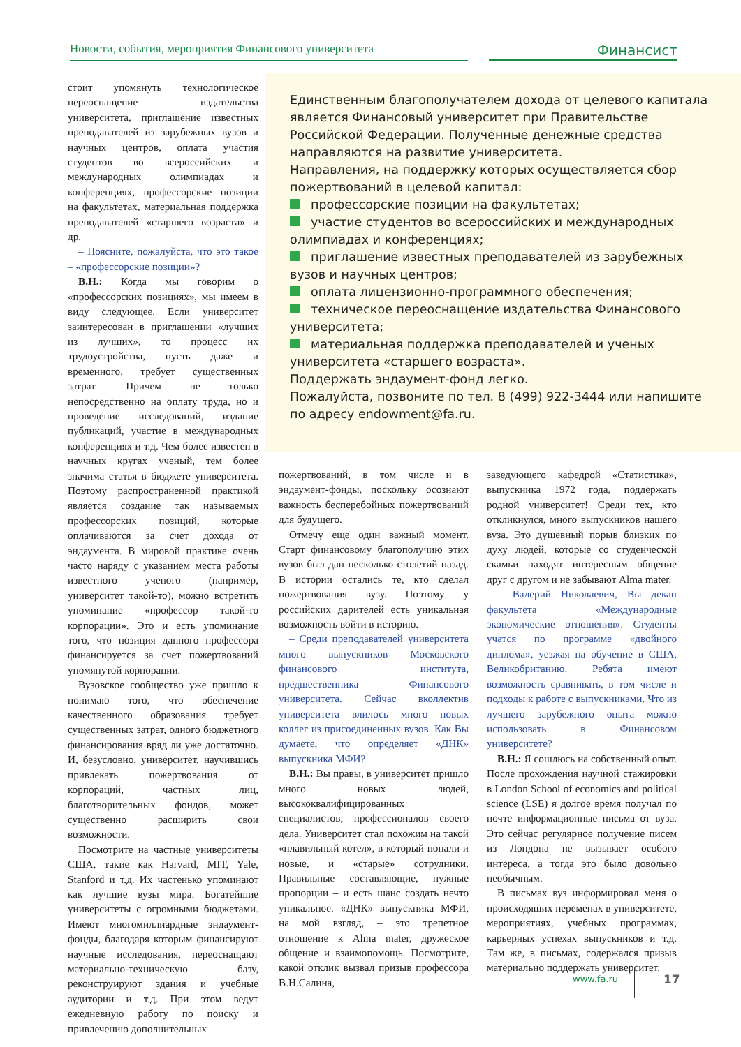Новости, события, мероприятия Финансового университета
Финансист
стоит упомянуть технологическое переоснащение издательства университета, приглашение известных преподавателей из зарубежных вузов и научных центров, оплата участия студентов во всероссийских и международных олимпиадах и конференциях, профессорские позиции на факультетах, материальная поддержка преподавателей «старшего возраста» и др.
– Поясните, пожалуйста, что это такое – «профессорские позиции»?
В.Н.: Когда мы говорим о «профессорских позициях», мы имеем в виду следующее. Если университет заинтересован в приглашении «лучших из лучших», то процесс их трудоустройства, пусть даже и временного, требует существенных затрат. Причем не только непосредственно на оплату труда, но и проведение исследований, издание публикаций, участие в международных конференциях и т.д. Чем более известен в научных кругах ученый, тем более значима статья в бюджете университета. Поэтому распространенной практикой является создание так называемых профессорских позиций, которые оплачиваются за счет дохода от эндаумента. В мировой практике очень часто наряду с указанием места работы известного ученого (например, университет такой-то), можно встретить упоминание «профессор такой-то корпорации». Это и есть упоминание того, что позиция данного профессора финансируется за счет пожертвований упомянутой корпорации.
Вузовское сообщество уже пришло к понимаю того, что обеспечение качественного образования требует существенных затрат, одного бюджетного финансирования вряд ли уже достаточно. И, безусловно, университет, научившись привлекать пожертвования от корпораций, частных лиц, благотворительных фондов, может существенно расширить свои возможности.
Посмотрите на частные университеты США, такие как Harvard, MIT, Yale, Stanford и т.д. Их частенько упоминают как лучшие вузы мира. Богатейшие университеты с огромными бюджетами. Имеют многомиллиардные эндаумент-фонды, благодаря которым финансируют научные исследования, переоснащают материально-техническую базу, реконструируют здания и учебные аудитории и т.д. При этом ведут ежедневную работу по поиску и привлечению дополнительных
Единственным благополучателем дохода от целевого капитала является Финансовый университет при Правительстве Российской Федерации. Полученные денежные средства направляются на развитие университета.
Направления, на поддержку которых осуществляется сбор пожертвований в целевой капитал:
профессорские позиции на факультетах;
участие студентов во всероссийских и международных олимпиадах и конференциях;
приглашение известных преподавателей из зарубежных вузов и научных центров;
оплата лицензионно-программного обеспечения;
техническое переоснащение издательства Финансового университета;
материальная поддержка преподавателей и ученых университета «старшего возраста».
Поддержать эндаумент-фонд легко.
Пожалуйста, позвоните по тел. 8 (499) 922-3444 или напишите по адресу endowment@fa.ru.
пожертвований, в том числе и в эндаумент-фонды, поскольку осознают важность бесперебойных пожертвований для будущего.
Отмечу еще один важный момент. Старт финансовому благополучию этих вузов был дан несколько столетий назад. В истории остались те, кто сделал пожертвования вузу. Поэтому у российских дарителей есть уникальная возможность войти в историю.
– Среди преподавателей университета много выпускников Московского финансового института, предшественника Финансового университета. Сейчас вколлектив университета влилось много новых коллег из присоединенных вузов. Как Вы думаете, что определяет «ДНК» выпускника МФИ?
В.Н.: Вы правы, в университет пришло много новых людей, высококвалифицированных специалистов, профессионалов своего дела. Университет стал похожим на такой «плавильный котел», в который попали и новые, и «старые» сотрудники. Правильные составляющие, нужные пропорции – и есть шанс создать нечто уникальное. «ДНК» выпускника МФИ, на мой взгляд, – это трепетное отношение к Alma mater, дружеское общение и взаимопомощь. Посмотрите, какой отклик вызвал призыв профессора В.Н.Салина,
заведующего кафедрой «Статистика», выпускника 1972 года, поддержать родной университет! Среди тех, кто откликнулся, много выпускников нашего вуза. Это душевный порыв близких по духу людей, которые со студенческой скамьи находят интересным общение друг с другом и не забывают Alma mater.
– Валерий Николаевич, Вы декан факультета «Международные экономические отношения». Студенты учатся по программе «двойного диплома», уезжая на обучение в США, Великобританию. Ребята имеют возможность сравнивать, в том числе и подходы к работе с выпускниками. Что из лучшего зарубежного опыта можно использовать в Финансовом университете?
В.Н.: Я сошлюсь на собственный опыт. После прохождения научной стажировки в London School of economics and political science (LSE) я долгое время получал по почте информационные письма от вуза. Это сейчас регулярное получение писем из Лондона не вызывает особого интереса, а тогда это было довольно необычным.
В письмах вуз информировал меня о происходящих переменах в университете, мероприятиях, учебных программах, карьерных успехах выпускников и т.д. Там же, в письмах, содержался призыв материально поддержать университет.
www.fa.ru 17